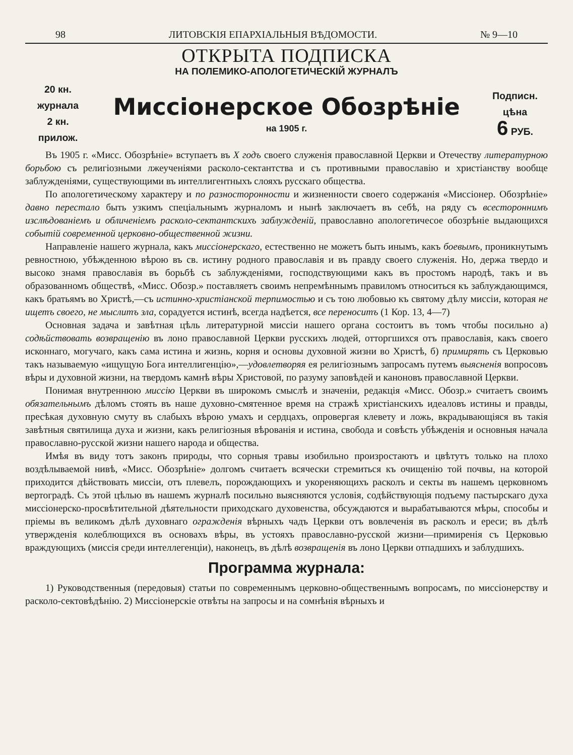98 ЛИТОВСКІЯ ЕПАРХІАЛЬНЫЯ ВѢДОМОСТИ. № 9—10
ОТКРЫТА ПОДПИСКА
НА ПОЛЕМИКО-АПОЛОГЕТИЧЕСКІЙ ЖУРНАЛЪ
20 кн.
журнала
2 кн.
прилож.
Миссіонерское Обозрѣніе
на 1905 г.
Подписн.
цѣна
6 РУБ.
Въ 1905 г. «Мисс. Обозрѣніе» вступаетъ въ X годъ своего служенія православной Церкви и Отечеству литературною борьбою съ религіозными лжеученіями расколо-сектантства и съ противными православію и христіанству вообще заблужденіями, существующими въ интеллигентныхъ слояхъ русскаго общества.
По апологетическому характеру и по разносторонности и жизненности своего содержанія «Миссіонер. Обозрѣніе» давно перестало быть узкимъ спеціальнымъ журналомъ и нынѣ заключаетъ въ себѣ, на ряду съ всестороннимъ изслѣдованіемъ и обличеніемъ расколо-сектантскихъ заблужденій, православно апологетичесое обозрѣніе выдающихся событій современной церковно-общественной жизни.
Направленіе нашего журнала, какъ миссіонерскаго, естественно не можетъ быть инымъ, какъ боевымъ, проникнутымъ ревностною, убѣжденною вѣрою въ св. истину родного православія и въ правду своего служенія. Но, держа твердо и высоко знамя православія въ борьбѣ съ заблужденіями, господствующими какъ въ простомъ народѣ, такъ и въ образованномъ обществѣ, «Мисс. Обозр.» поставляетъ своимъ непремѣннымъ правиломъ относиться къ заблуждающимся, какъ братьямъ во Христѣ,—съ истинно-христіанской терпимостью и съ тою любовью къ святому дѣлу миссіи, которая не ищетъ своего, не мыслитъ зла, сорадуется истинѣ, всегда надѣется, все переноситъ (1 Кор. 13, 4—7)
Основная задача и завѣтная цѣль литературной миссіи нашего органа состоитъ въ томъ чтобы посильно а) содѣйствовать возвращенію въ лоно православной Церкви русскихъ людей, отторгшихся отъ православія, какъ своего исконнаго, могучаго, какъ сама истина и жизнь, корня и основы духовной жизни во Христѣ, б) примирять съ Церковью такъ называемую «ищущую Бога интеллигенцію»,—удовлетворяя ея религіознымъ запросамъ путемъ выясненія вопросовъ вѣры и духовной жизни, на твердомъ камнѣ вѣры Христовой, по разуму заповѣдей и каноновъ православной Церкви.
Понимая внутреннюю миссію Церкви въ широкомъ смыслѣ и значеніи, редакція «Мисс. Обозр.» считаетъ своимъ обязательнымъ дѣломъ стоять въ наше духовно-смятенное время на стражѣ христіанскихъ идеаловъ истины и правды, пресѣкая духовную смуту въ слабыхъ вѣрою умахъ и сердцахъ, опровергая клевету и ложь, вкрадывающіяся въ такія завѣтныя святилища духа и жизни, какъ религіозныя вѣрованія и истина, свобода и совѣсть убѣжденія и основныя начала православно-русской жизни нашего народа и общества.
Имѣя въ виду тотъ законъ природы, что сорныя травы изобильно произростаютъ и цвѣтутъ только на плохо воздѣлываемой нивѣ, «Мисс. Обозрѣніе» долгомъ считаетъ всячески стремиться къ очищенію той почвы, на которой приходится дѣйствовать миссіи, отъ плевелъ, порождающихъ и укореняющихъ расколъ и секты въ нашемъ церковномъ вертоградѣ. Съ этой цѣлью въ нашемъ журналѣ посильно выясняются условія, содѣйствующія подъему пастырскаго духа миссіонерско-просвѣтительной дѣятельности приходскаго духовенства, обсуждаются и вырабатываются мѣры, способы и пріемы въ великомъ дѣлѣ духовнаго огражденія вѣрныхъ чадъ Церкви отъ вовлеченія въ расколъ и ереси; въ дѣлѣ утвержденія колеблющихся въ основахъ вѣры, въ устояхъ православно-русской жизни—примиренія съ Церковью враждующихъ (миссія среди интеллегенціи), наконецъ, въ дѣлѣ возвращенія въ лоно Церкви отпадшихъ и заблудшихъ.
Программа журнала:
1) Руководственныя (передовыя) статьи по современнымъ церковно-общественнымъ вопросамъ, по миссіонерству и расколо-сектовѣдѣнію. 2) Миссіонерскіе отвѣты на запросы и на сомнѣнія вѣрныхъ и